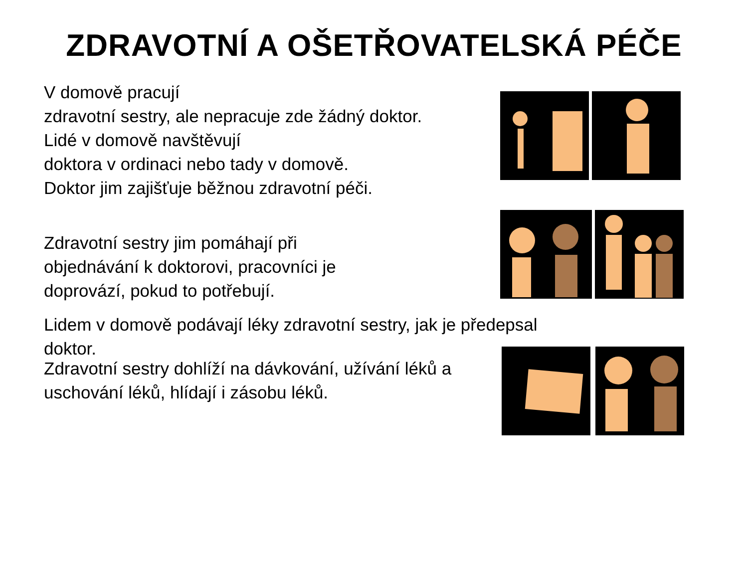ZDRAVOTNÍ A OŠETŘOVATELSKÁ PÉČE
V domově pracují
zdravotní sestry, ale nepracuje zde žádný doktor.
Lidé v domově navštěvují
doktora v ordinaci nebo tady v domově.
Doktor jim zajišťuje běžnou zdravotní péči.
Zdravotní sestry jim pomáhají při
objednávání k doktorovi, pracovníci je
doprovází, pokud to potřebují.
Lidem v domově podávají léky zdravotní sestry, jak je předepsal
doktor.
Zdravotní sestry dohlíží na dávkování, užívání léků a
uschování léků, hlídají i zásobu léků.